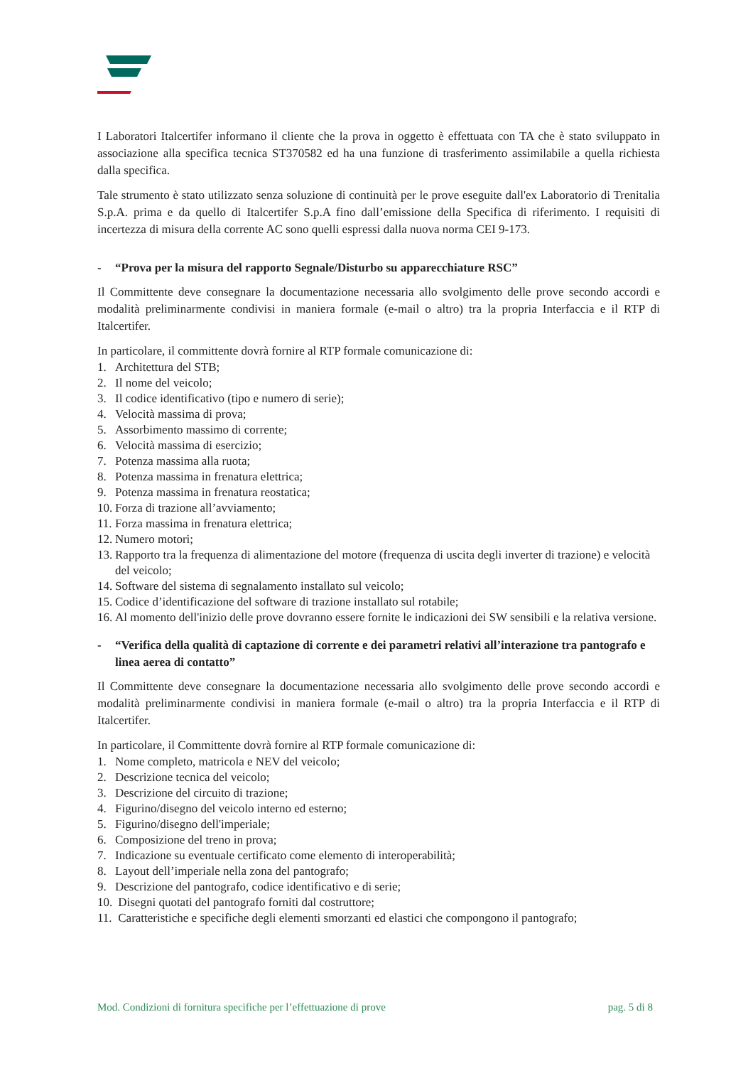I Laboratori Italcertifer informano il cliente che la prova in oggetto è effettuata con TA che è stato sviluppato in associazione alla specifica tecnica ST370582 ed ha una funzione di trasferimento assimilabile a quella richiesta dalla specifica.
Tale strumento è stato utilizzato senza soluzione di continuità per le prove eseguite dall'ex Laboratorio di Trenitalia S.p.A. prima e da quello di Italcertifer S.p.A fino dall’emissione della Specifica di riferimento. I requisiti di incertezza di misura della corrente AC sono quelli espressi dalla nuova norma CEI 9-173.
- “Prova per la misura del rapporto Segnale/Disturbo su apparecchiature RSC”
Il Committente deve consegnare la documentazione necessaria allo svolgimento delle prove secondo accordi e modalità preliminarmente condivisi in maniera formale (e-mail o altro) tra la propria Interfaccia e il RTP di Italcertifer.
In particolare, il committente dovrà fornire al RTP formale comunicazione di:
1. Architettura del STB;
2. Il nome del veicolo;
3. Il codice identificativo (tipo e numero di serie);
4. Velocità massima di prova;
5. Assorbimento massimo di corrente;
6. Velocità massima di esercizio;
7. Potenza massima alla ruota;
8. Potenza massima in frenatura elettrica;
9. Potenza massima in frenatura reostatica;
10. Forza di trazione all’avviamento;
11. Forza massima in frenatura elettrica;
12. Numero motori;
13. Rapporto tra la frequenza di alimentazione del motore (frequenza di uscita degli inverter di trazione) e velocità del veicolo;
14. Software del sistema di segnalamento installato sul veicolo;
15. Codice d’identificazione del software di trazione installato sul rotabile;
16. Al momento dell'inizio delle prove dovranno essere fornite le indicazioni dei SW sensibili e la relativa versione.
- “Verifica della qualità di captazione di corrente e dei parametri relativi all’interazione tra pantografo e linea aerea di contatto”
Il Committente deve consegnare la documentazione necessaria allo svolgimento delle prove secondo accordi e modalità preliminarmente condivisi in maniera formale (e-mail o altro) tra la propria Interfaccia e il RTP di Italcertifer.
In particolare, il Committente dovrà fornire al RTP formale comunicazione di:
1. Nome completo, matricola e NEV del veicolo;
2. Descrizione tecnica del veicolo;
3. Descrizione del circuito di trazione;
4. Figurino/disegno del veicolo interno ed esterno;
5. Figurino/disegno dell'imperiale;
6. Composizione del treno in prova;
7. Indicazione su eventuale certificato come elemento di interoperabilità;
8. Layout dell’imperiale nella zona del pantografo;
9. Descrizione del pantografo, codice identificativo e di serie;
10. Disegni quotati del pantografo forniti dal costruttore;
11. Caratteristiche e specifiche degli elementi smorzanti ed elastici che compongono il pantografo;
Mod. Condizioni di fornitura specifiche per l’effettuazione di prove pag. 5 di 8